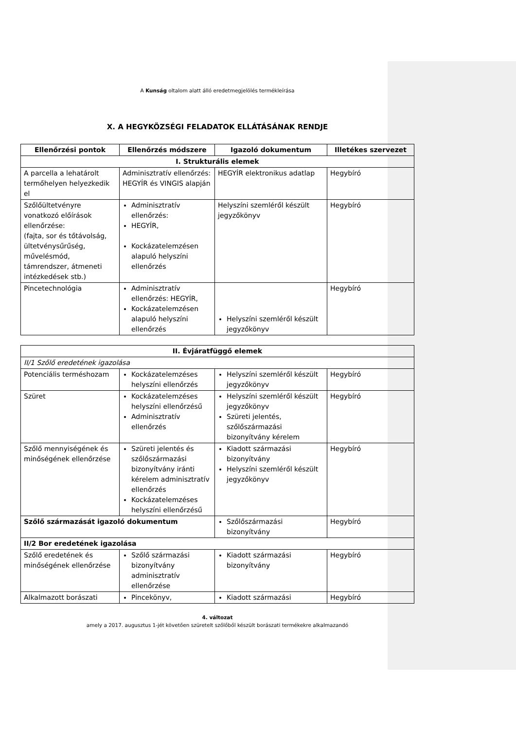A Kunság oltalom alatt álló eredetmegjelölés termékleírása
X. A HEGYKÖZSÉGI FELADATOK ELLÁTÁSÁNAK RENDJE
| Ellenőrzési pontok | Ellenőrzés módszere | Igazoló dokumentum | Illetékes szervezet |
| --- | --- | --- | --- |
| I. Strukturális elemek | | | |
| A parcella a lehatárolt termőhelyen helyezkedik el | Adminisztratív ellenőrzés: HEGYÍR és VINGIS alapján | HEGYÍR elektronikus adatlap | Hegybíró |
| Szőlőültetvényre vonatkozó előírások ellenőrzése: (fajta, sor és tőtávolság, ültetvénysűrűség, művelésmód, támrendszer, átmeneti intézkedések stb.) | Adminisztratív ellenőrzés: HEGYÍR, Kockázatelemzésen alapuló helyszíni ellenőrzés | Helyszíni szemléről készült jegyzőkönyv | Hegybíró |
| Pincetechnológia | Adminisztratív ellenőrzés: HEGYÍR, Kockázatelemzésen alapuló helyszíni ellenőrzés | Helyszíni szemléről készült jegyzőkönyv | Hegybíró |
| II. Évjáratfüggő elemek | | | |
| II/1 Szőlő eredetének igazolása | | | |
| Potenciális terméshozam | Kockázatelemzéses helyszíni ellenőrzés | Helyszíni szemléről készült jegyzőkönyv | Hegybíró |
| Szüret | Kockázatelemzéses helyszíni ellenőrzésű Adminisztratív ellenőrzés | Helyszíni szemléről készült jegyzőkönyv Szüreti jelentés, szőlőszármazási bizonyítvány kérelem | Hegybíró |
| Szőlő mennyiségének és minőségének ellenőrzése | Szüreti jelentés és szőlőszármazási bizonyítvány iránti kérelem adminisztratív ellenőrzés Kockázatelemzéses helyszíni ellenőrzésű | Kiadott származási bizonyítvány Helyszíni szemléről készült jegyzőkönyv | Hegybíró |
| Szőlő származását igazoló dokumentum | | Szőlőszármazási bizonyítvány | Hegybíró |
| II/2 Bor eredetének igazolása | | | |
| Szőlő eredetének és minőségének ellenőrzése | Szőlő származási bizonyítvány adminisztratív ellenőrzése | Kiadott származási bizonyítvány | Hegybíró |
| Alkalmazott borászati | Pincekönyv, | Kiadott származási | Hegybíró |
4. változat
amely a 2017. augusztus 1-jét követően szüretelt szőlőből készült borászati termékekre alkalmazandó